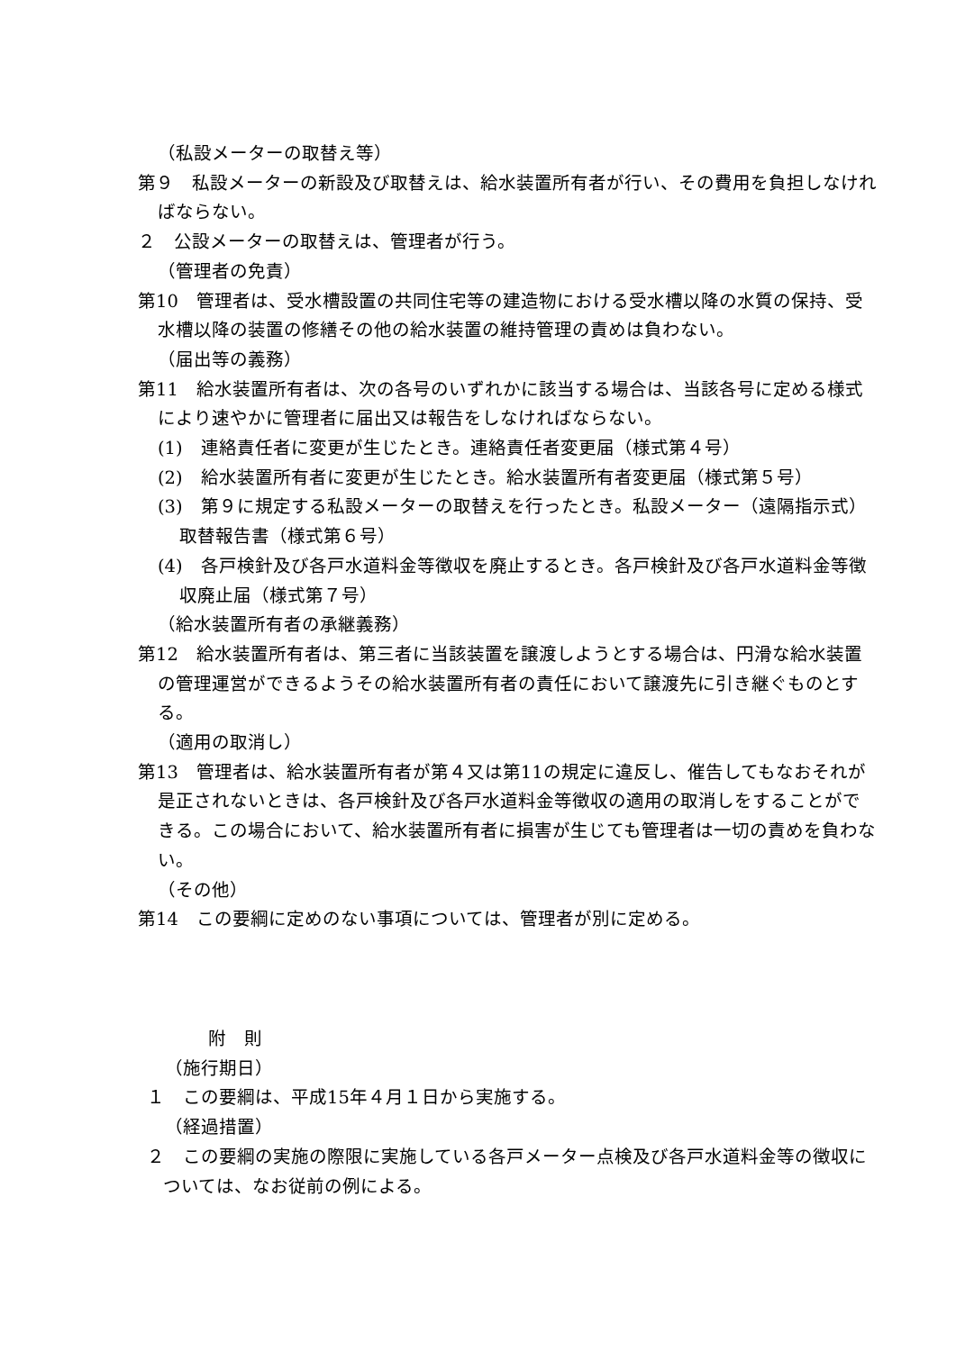（私設メーターの取替え等）
第９　私設メーターの新設及び取替えは、給水装置所有者が行い、その費用を負担しなければならない。
２　公設メーターの取替えは、管理者が行う。
（管理者の免責）
第10　管理者は、受水槽設置の共同住宅等の建造物における受水槽以降の水質の保持、受水槽以降の装置の修繕その他の給水装置の維持管理の責めは負わない。
（届出等の義務）
第11　給水装置所有者は、次の各号のいずれかに該当する場合は、当該各号に定める様式により速やかに管理者に届出又は報告をしなければならない。
(1)　連絡責任者に変更が生じたとき。連絡責任者変更届（様式第４号）
(2)　給水装置所有者に変更が生じたとき。給水装置所有者変更届（様式第５号）
(3)　第９に規定する私設メーターの取替えを行ったとき。私設メーター（遠隔指示式）取替報告書（様式第６号）
(4)　各戸検針及び各戸水道料金等徴収を廃止するとき。各戸検針及び各戸水道料金等徴収廃止届（様式第７号）
（給水装置所有者の承継義務）
第12　給水装置所有者は、第三者に当該装置を譲渡しようとする場合は、円滑な給水装置の管理運営ができるようその給水装置所有者の責任において譲渡先に引き継ぐものとする。
（適用の取消し）
第13　管理者は、給水装置所有者が第４又は第11の規定に違反し、催告してもなおそれが是正されないときは、各戸検針及び各戸水道料金等徴収の適用の取消しをすることができる。この場合において、給水装置所有者に損害が生じても管理者は一切の責めを負わない。
（その他）
第14　この要綱に定めのない事項については、管理者が別に定める。
附　則
（施行期日）
１　この要綱は、平成15年４月１日から実施する。
（経過措置）
２　この要綱の実施の際限に実施している各戸メーター点検及び各戸水道料金等の徴収については、なお従前の例による。